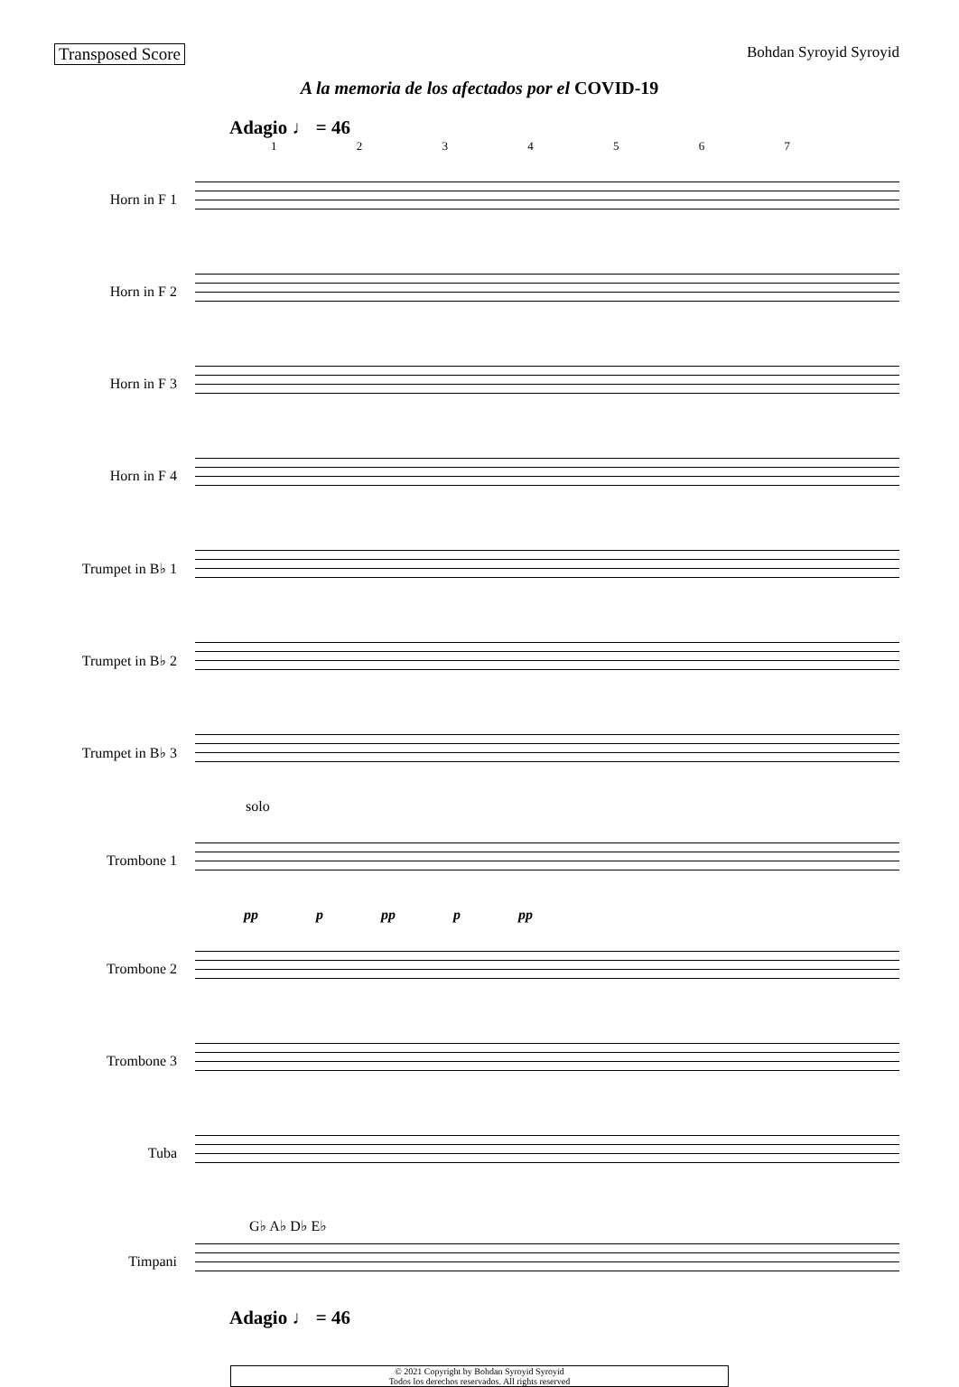Transposed Score Bohdan Syroyid Syroyid
A la memoria de los afectados por el COVID-19
Adagio ♩ = 46
1 2 3 4 5 6 7
Horn in F 1
Horn in F 2
Horn in F 3
Horn in F 4
Trumpet in B♭ 1
Trumpet in B♭ 2
Trumpet in B♭ 3
solo
Trombone 1
pp p pp p pp
Trombone 2
Trombone 3
Tuba
G♭ A♭ D♭ E♭
Timpani
Adagio ♩ = 46
© 2021 Copyright by Bohdan Syroyid Syroyid
Todos los derechos reservados. All rights reserved